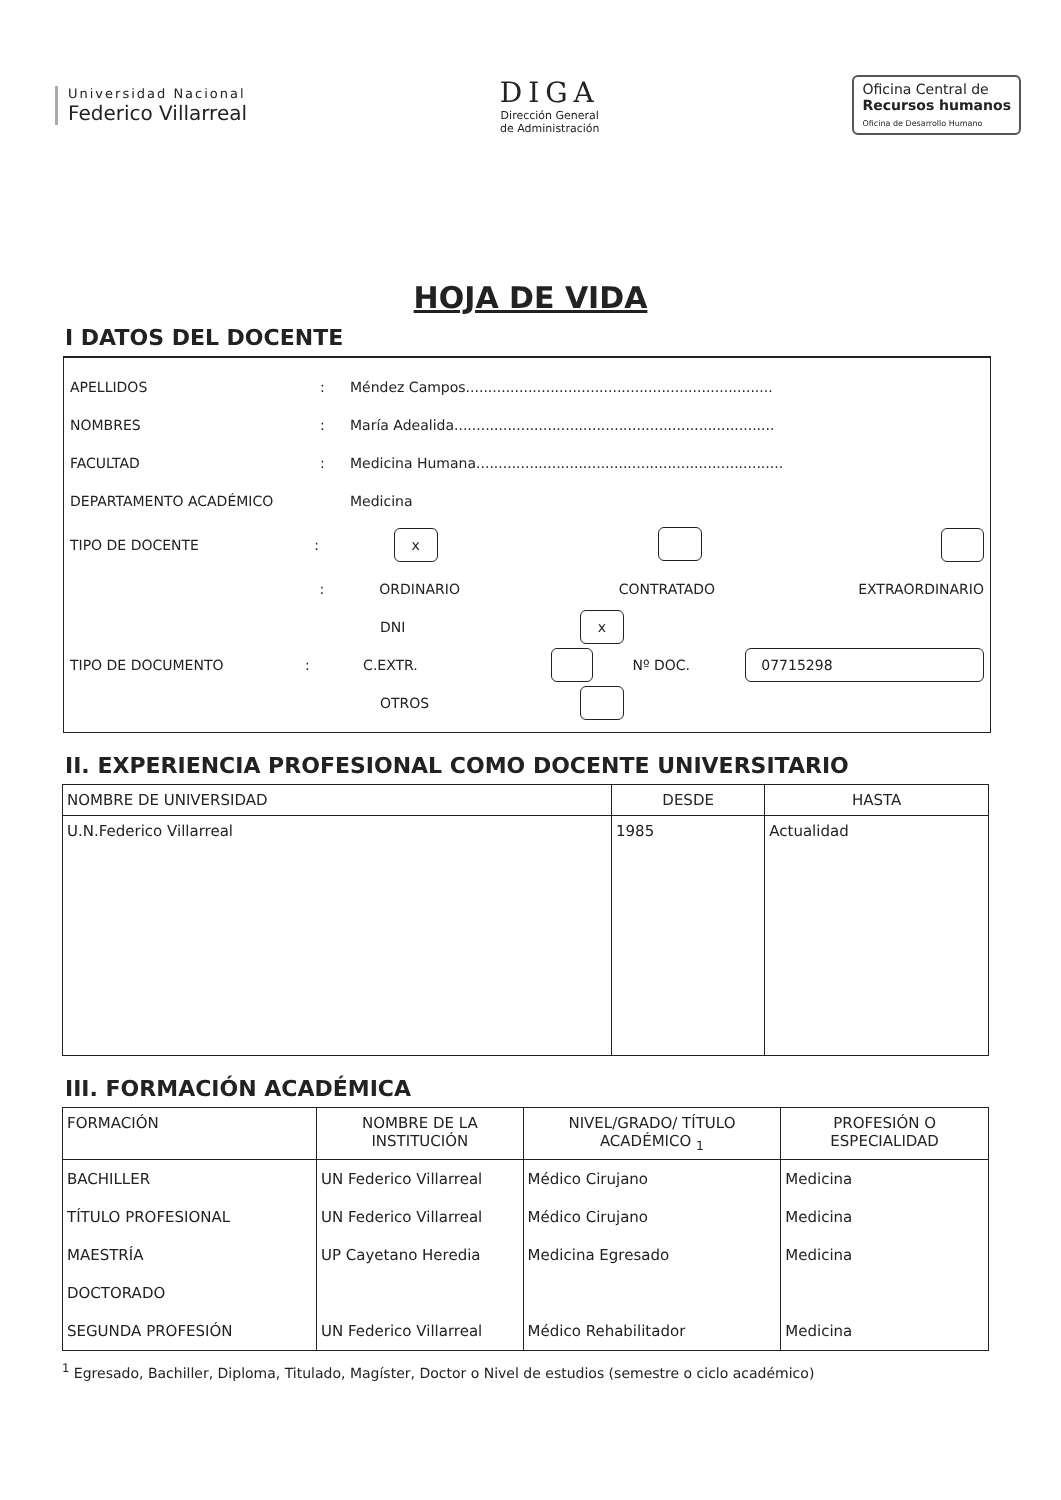Universidad Nacional
Federico Villarreal
DIGA
Dirección General
de Administración
Oficina Central de
Recursos humanos
Oficina de Desarrollo Humano
HOJA DE VIDA
I DATOS DEL DOCENTE
APELLIDOS: Méndez Campos.....................................................................
NOMBRES: María Adealida........................................................................
FACULTAD: Medicina Humana.....................................................................
DEPARTAMENTO ACADÉMICO Medicina
TIPO DE DOCENTE: x
: ORDINARIO CONTRATADO EXTRAORDINARIO
DNI x
TIPO DE DOCUMENTO: C.EXTR. Nº DOC. 07715298
OTROS
II. EXPERIENCIA PROFESIONAL COMO DOCENTE UNIVERSITARIO
| NOMBRE DE UNIVERSIDAD | DESDE | HASTA |
| --- | --- | --- |
| U.N.Federico Villarreal | 1985 | Actualidad |
III. FORMACIÓN ACADÉMICA
| FORMACIÓN | NOMBRE DE LA INSTITUCIÓN | NIVEL/GRADO/ TÍTULO ACADÉMICO <sub>1</sub> | PROFESIÓN O ESPECIALIDAD |
| --- | --- | --- | --- |
| BACHILLER | UN Federico Villarreal | Médico Cirujano | Medicina |
| TÍTULO PROFESIONAL | UN Federico Villarreal | Médico Cirujano | Medicina |
| MAESTRÍA | UP Cayetano Heredia | Medicina Egresado | Medicina |
| DOCTORADO | | | |
| SEGUNDA PROFESIÓN | UN Federico Villarreal | Médico Rehabilitador | Medicina |
<sup>1</sup> Egresado, Bachiller, Diploma, Titulado, Magíster, Doctor o Nivel de estudios (semestre o ciclo académico)